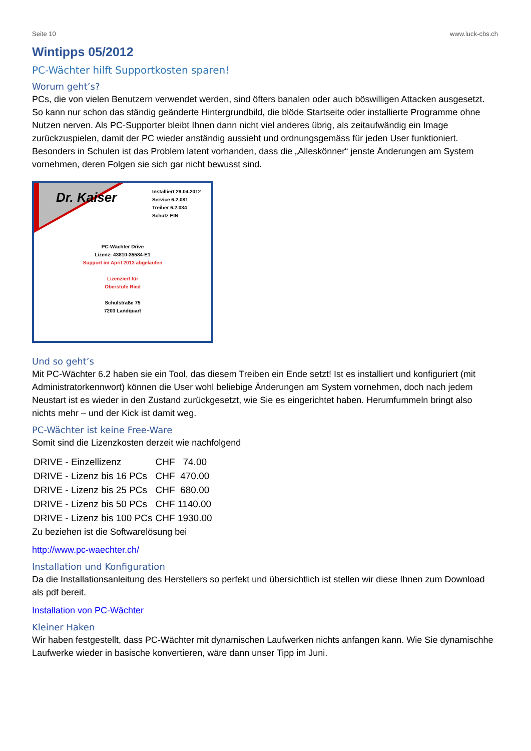Seite 10 www.luck-cbs.ch
Wintipps 05/2012
PC-Wächter hilft Supportkosten sparen!
Worum geht’s?
PCs, die von vielen Benutzern verwendet werden, sind öfters banalen oder auch böswilligen Attacken ausgesetzt. So kann nur schon das ständig geänderte Hintergrundbild, die blöde Startseite oder installierte Programme ohne Nutzen nerven. Als PC-Supporter bleibt Ihnen dann nicht viel anderes übrig, als zeitaufwändig ein Image zurückzuspielen, damit der PC wieder anständig aussieht und ordnungsgemäss für jeden User funktioniert. Besonders in Schulen ist das Problem latent vorhanden, dass die „Alleskönner“ jenste Änderungen am System vornehmen, deren Folgen sie sich gar nicht bewusst sind.
Dr. Kaiser
Installiert 29.04.2012
Service 6.2.081
Treiber 6.2.034
Schutz EIN
PC-Wächter Drive
Lizenz: 43810-35584-E1
Support im April 2013 abgelaufen
Lizenziert für
Oberstufe Ried
Schulstraße 75
7203 Landquart
Und so geht’s
Mit PC-Wächter 6.2 haben sie ein Tool, das diesem Treiben ein Ende setzt! Ist es installiert und konfiguriert (mit Administratorkennwort) können die User wohl beliebige Änderungen am System vornehmen, doch nach jedem Neustart ist es wieder in den Zustand zurückgesetzt, wie Sie es eingerichtet haben. Herumfummeln bringt also nichts mehr – und der Kick ist damit weg.
PC-Wächter ist keine Free-Ware
Somit sind die Lizenzkosten derzeit wie nachfolgend
| DRIVE - Einzellizenz | CHF 74.00 |
| DRIVE - Lizenz bis 16 PCs | CHF 470.00 |
| DRIVE - Lizenz bis 25 PCs | CHF 680.00 |
| DRIVE - Lizenz bis 50 PCs | CHF 1140.00 |
| DRIVE - Lizenz bis 100 PCs | CHF 1930.00 |
Zu beziehen ist die Softwarelösung bei
http://www.pc-waechter.ch/
Installation und Konfiguration
Da die Installationsanleitung des Herstellers so perfekt und übersichtlich ist stellen wir diese Ihnen zum Download als pdf bereit.
Installation von PC-Wächter
Kleiner Haken
Wir haben festgestellt, dass PC-Wächter mit dynamischen Laufwerken nichts anfangen kann. Wie Sie dynamischhe Laufwerke wieder in basische konvertieren, wäre dann unser Tipp im Juni.